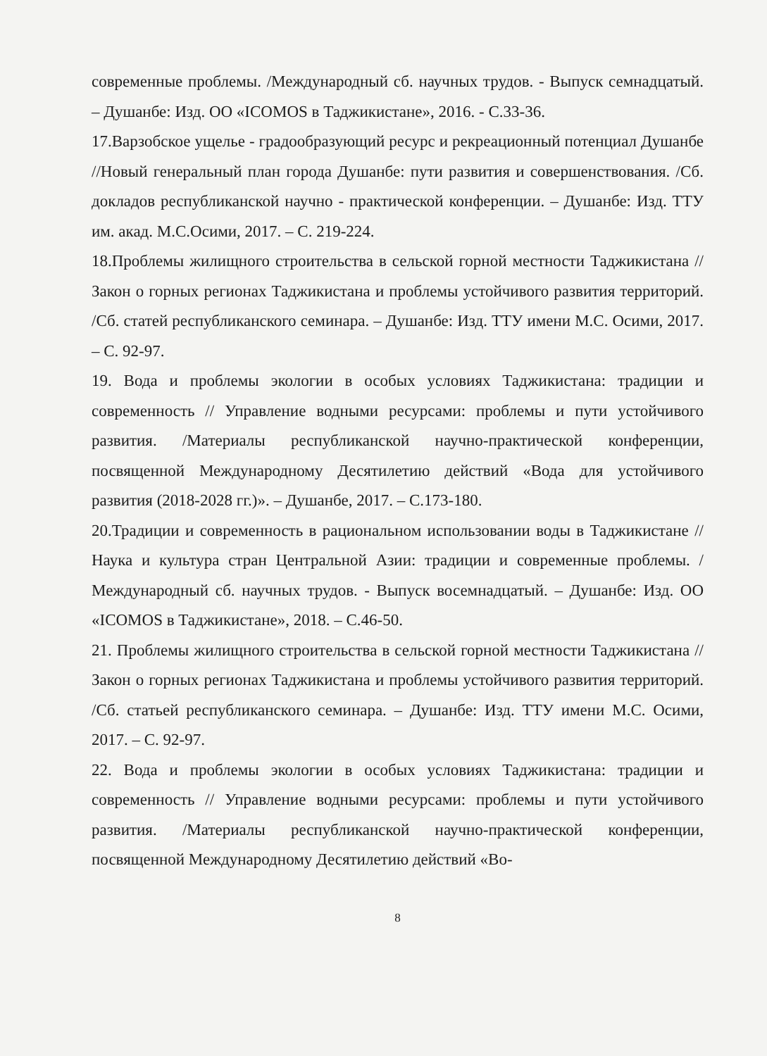современные проблемы. /Международный сб. научных трудов. - Выпуск семнадцатый. – Душанбе: Изд. ОО «ICOMOS в Таджикистане», 2016. - С.33-36.
17.Варзобское ущелье - градообразующий ресурс и рекреационный потенциал Душанбе //Новый генеральный план города Душанбе: пути развития и совершенствования. /Сб. докладов республиканской научно - практической конференции. – Душанбе: Изд. ТТУ им. акад. М.С.Осими, 2017. – С. 219-224.
18.Проблемы жилищного строительства в сельской горной местности Таджикистана // Закон о горных регионах Таджикистана и проблемы устойчивого развития территорий. /Сб. статей республиканского семинара. – Душанбе: Изд. ТТУ имени М.С. Осими, 2017. – С. 92-97.
19. Вода и проблемы экологии в особых условиях Таджикистана: традиции и современность // Управление водными ресурсами: проблемы и пути устойчивого развития. /Материалы республиканской научно-практической конференции, посвященной Международному Десятилетию действий «Вода для устойчивого развития (2018-2028 гг.)». – Душанбе, 2017. – С.173-180.
20.Традиции и современность в рациональном использовании воды в Таджикистане // Наука и культура стран Центральной Азии: традиции и современные проблемы. /Международный сб. научных трудов. - Выпуск восемнадцатый. – Душанбе: Изд. ОО «ICOMOS в Таджикистане», 2018. – С.46-50.
21. Проблемы жилищного строительства в сельской горной местности Таджикистана // Закон о горных регионах Таджикистана и проблемы устойчивого развития территорий. /Сб. статьей республиканского семинара. – Душанбе: Изд. ТТУ имени М.С. Осими, 2017. – С. 92-97.
22. Вода и проблемы экологии в особых условиях Таджикистана: традиции и современность // Управление водными ресурсами: проблемы и пути устойчивого развития. /Материалы республиканской научно-практической конференции, посвященной Международному Десятилетию действий «Во-
8